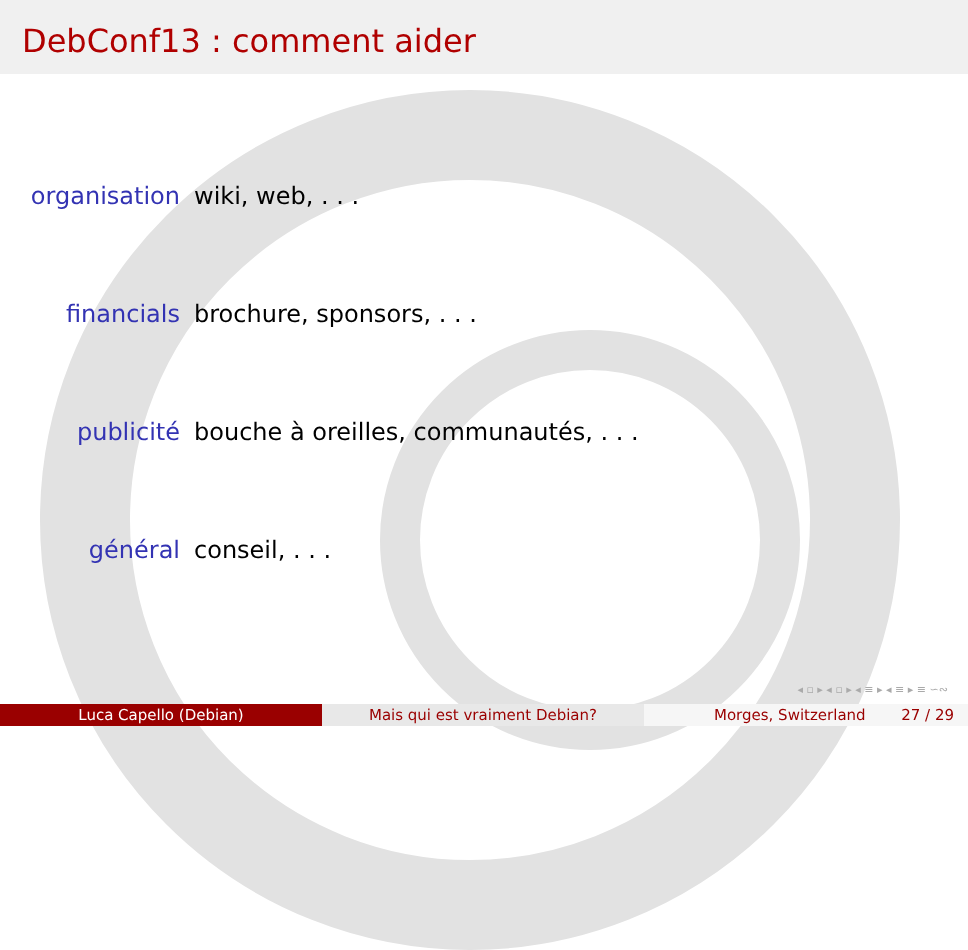DebConf13 : comment aider
organisation wiki, web, . . .
financials brochure, sponsors, . . .
publicité bouche à oreilles, communautés, . . .
général conseil, . . .
◂ ▫ ▸ ◂ ▫ ▸ ◂ ≡ ▸ ◂ ≡ ▸ ≡ ∽∾
Luca Capello (Debian) Mais qui est vraiment Debian? Morges, Switzerland 27 / 29